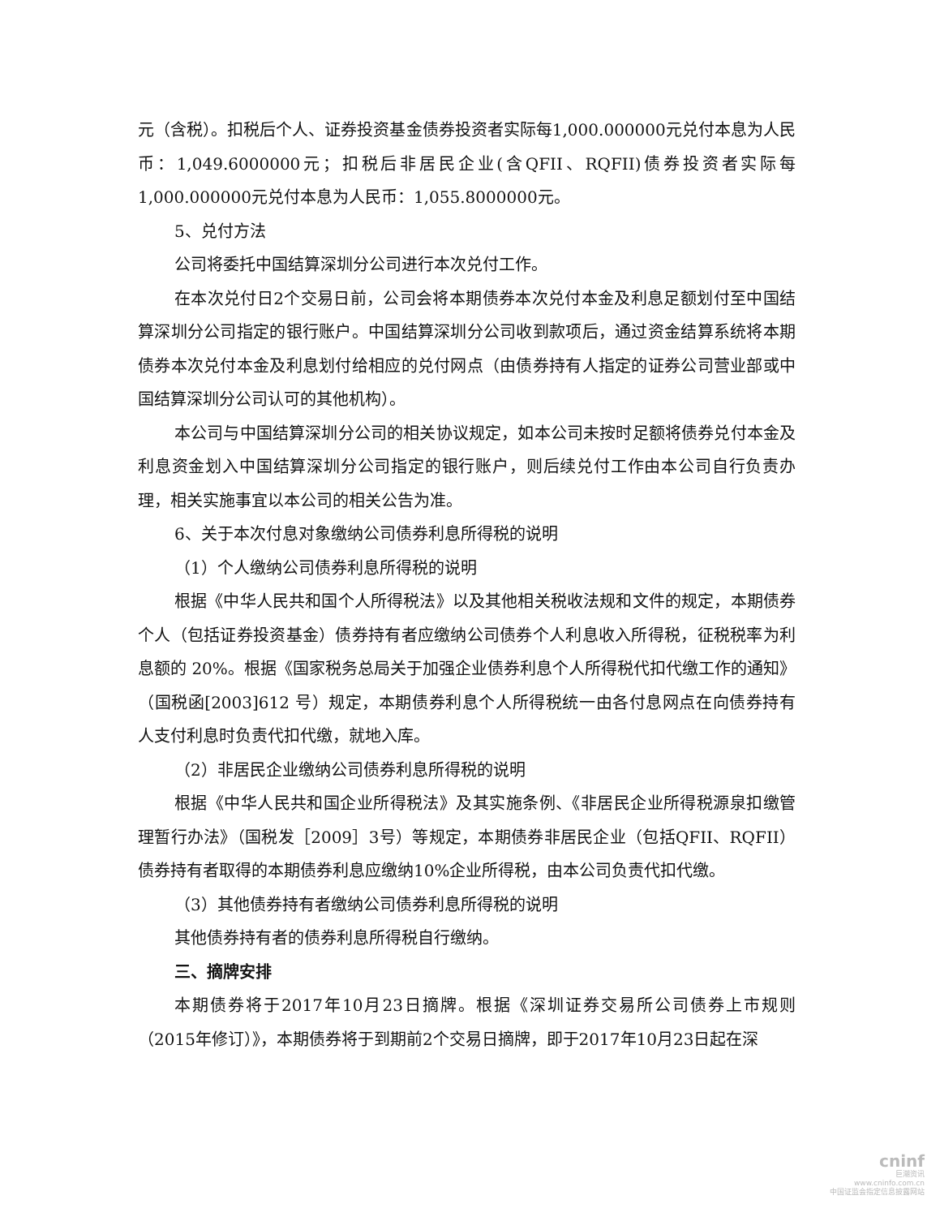元（含税）。扣税后个人、证券投资基金债券投资者实际每1,000.000000元兑付本息为人民币：1,049.6000000元；扣税后非居民企业(含QFII、RQFII)债券投资者实际每1,000.000000元兑付本息为人民币：1,055.8000000元。
5、兑付方法
公司将委托中国结算深圳分公司进行本次兑付工作。
在本次兑付日2个交易日前，公司会将本期债券本次兑付本金及利息足额划付至中国结算深圳分公司指定的银行账户。中国结算深圳分公司收到款项后，通过资金结算系统将本期债券本次兑付本金及利息划付给相应的兑付网点（由债券持有人指定的证券公司营业部或中国结算深圳分公司认可的其他机构）。
本公司与中国结算深圳分公司的相关协议规定，如本公司未按时足额将债券兑付本金及利息资金划入中国结算深圳分公司指定的银行账户，则后续兑付工作由本公司自行负责办理，相关实施事宜以本公司的相关公告为准。
6、关于本次付息对象缴纳公司债券利息所得税的说明
（1）个人缴纳公司债券利息所得税的说明
根据《中华人民共和国个人所得税法》以及其他相关税收法规和文件的规定，本期债券个人（包括证券投资基金）债券持有者应缴纳公司债券个人利息收入所得税，征税税率为利息额的 20%。根据《国家税务总局关于加强企业债券利息个人所得税代扣代缴工作的通知》（国税函[2003]612 号）规定，本期债券利息个人所得税统一由各付息网点在向债券持有人支付利息时负责代扣代缴，就地入库。
（2）非居民企业缴纳公司债券利息所得税的说明
根据《中华人民共和国企业所得税法》及其实施条例、《非居民企业所得税源泉扣缴管理暂行办法》（国税发［2009］3号）等规定，本期债券非居民企业（包括QFII、RQFII）债券持有者取得的本期债券利息应缴纳10%企业所得税，由本公司负责代扣代缴。
（3）其他债券持有者缴纳公司债券利息所得税的说明
其他债券持有者的债券利息所得税自行缴纳。
三、摘牌安排
本期债券将于2017年10月23日摘牌。根据《深圳证券交易所公司债券上市规则（2015年修订）》，本期债券将于到期前2个交易日摘牌，即于2017年10月23日起在深
cninf
巨潮资讯
www.cninfo.com.cn
中国证监会指定信息披露网站